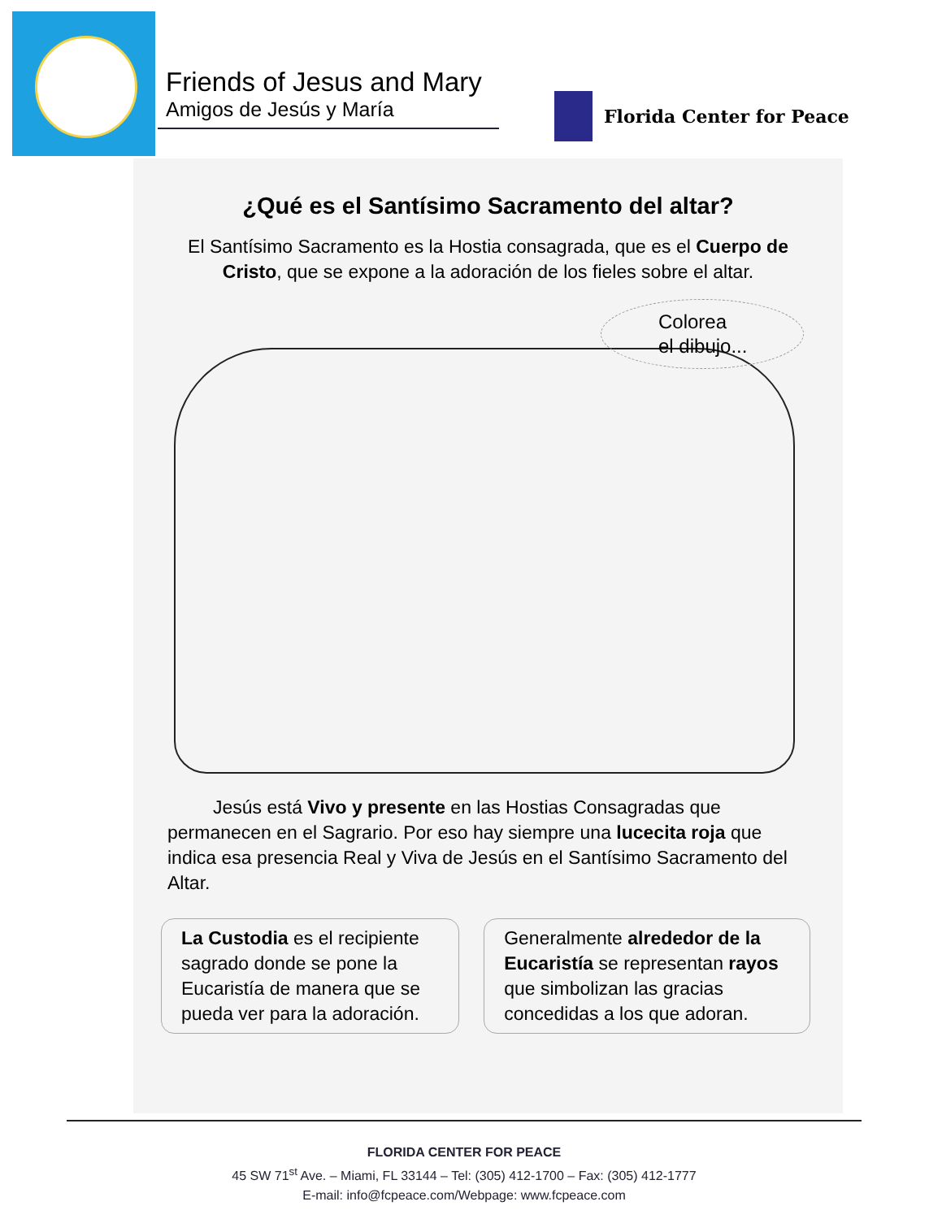Friends of Jesus and Mary
Amigos de Jesús y María
Florida Center for Peace
¿Qué es el Santísimo Sacramento del altar?
El Santísimo Sacramento es la Hostia consagrada, que es el Cuerpo de Cristo, que se expone a la adoración de los fieles sobre el altar.
Colorea
el dibujo...
Jesús está Vivo y presente en las Hostias Consagradas que permanecen en el Sagrario. Por eso hay siempre una lucecita roja que indica esa presencia Real y Viva de Jesús en el Santísimo Sacramento del Altar.
La Custodia es el recipiente sagrado donde se pone la Eucaristía de manera que se pueda ver para la adoración.
Generalmente alrededor de la Eucaristía se representan rayos que simbolizan las gracias concedidas a los que adoran.
FLORIDA CENTER FOR PEACE
45 SW 71<sup>st</sup> Ave. – Miami, FL 33144 – Tel: (305) 412-1700 – Fax: (305) 412-1777
E-mail: info@fcpeace.com/Webpage: www.fcpeace.com